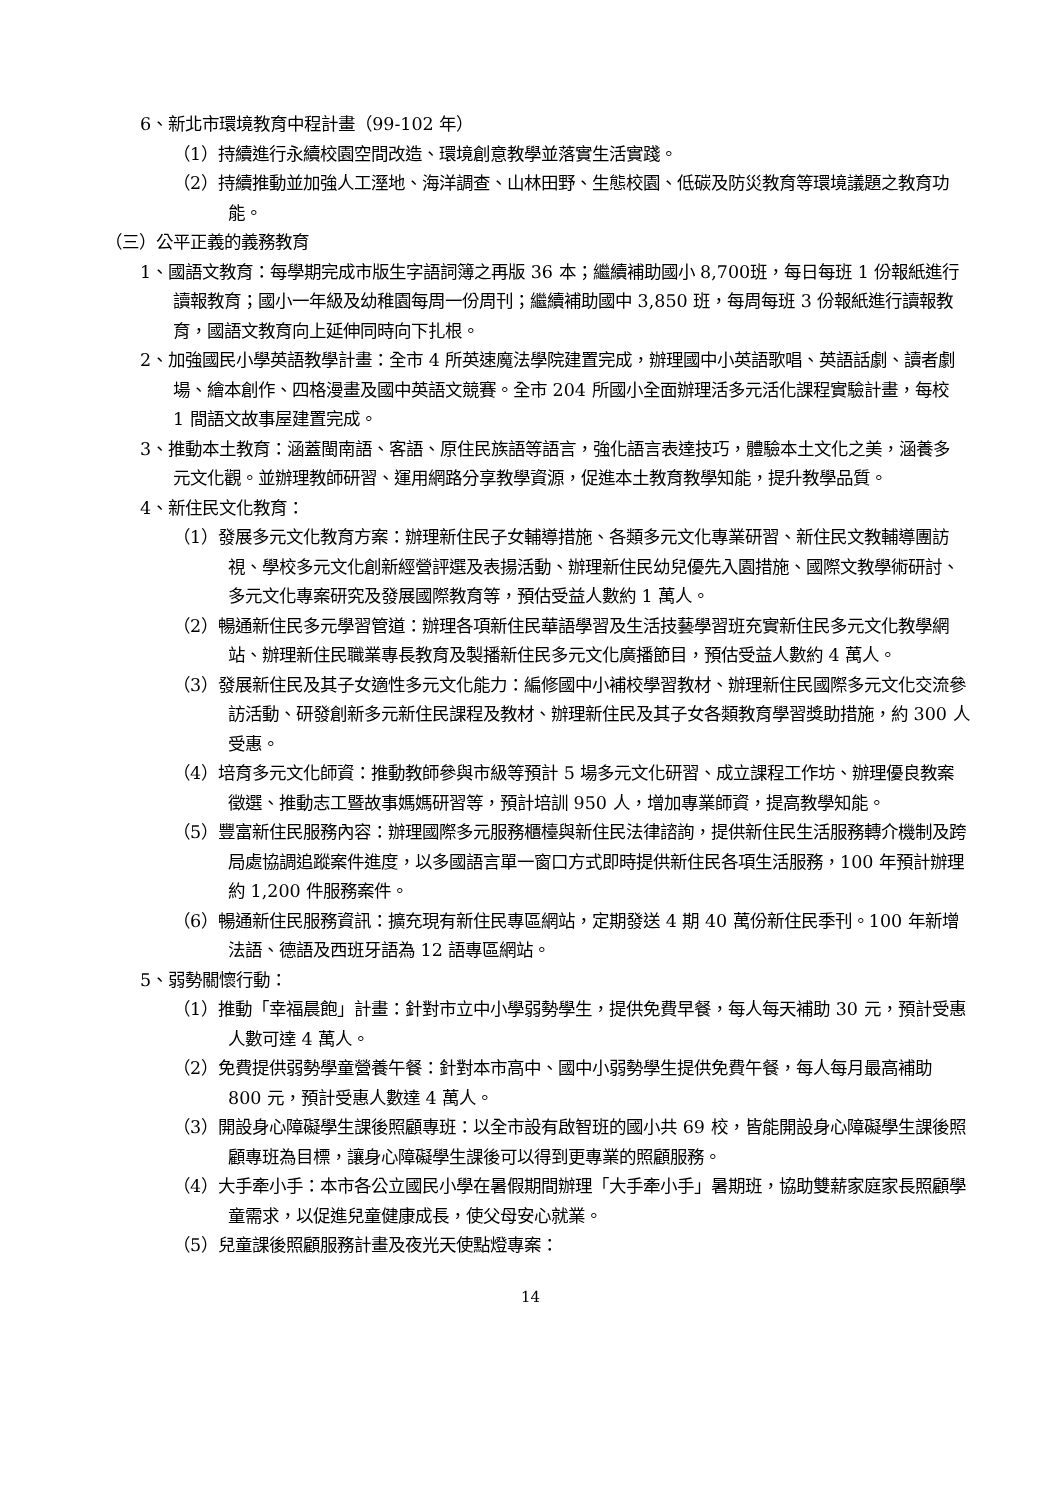6、新北市環境教育中程計畫（99-102 年）
（1）持續進行永續校園空間改造、環境創意教學並落實生活實踐。
（2）持續推動並加強人工溼地、海洋調查、山林田野、生態校園、低碳及防災教育等環境議題之教育功能。
（三）公平正義的義務教育
1、國語文教育：每學期完成市版生字語詞簿之再版 36 本；繼續補助國小 8,700班，每日每班 1 份報紙進行讀報教育；國小一年級及幼稚園每周一份周刊；繼續補助國中 3,850 班，每周每班 3 份報紙進行讀報教育，國語文教育向上延伸同時向下扎根。
2、加強國民小學英語教學計畫：全市 4 所英速魔法學院建置完成，辦理國中小英語歌唱、英語話劇、讀者劇場、繪本創作、四格漫畫及國中英語文競賽。全市 204 所國小全面辦理活多元活化課程實驗計畫，每校 1 間語文故事屋建置完成。
3、推動本土教育：涵蓋閩南語、客語、原住民族語等語言，強化語言表達技巧，體驗本土文化之美，涵養多元文化觀。並辦理教師研習、運用網路分享教學資源，促進本土教育教學知能，提升教學品質。
4、新住民文化教育：
（1）發展多元文化教育方案：辦理新住民子女輔導措施、各類多元文化專業研習、新住民文教輔導團訪視、學校多元文化創新經營評選及表揚活動、辦理新住民幼兒優先入園措施、國際文教學術研討、多元文化專案研究及發展國際教育等，預估受益人數約 1 萬人。
（2）暢通新住民多元學習管道：辦理各項新住民華語學習及生活技藝學習班充實新住民多元文化教學網站、辦理新住民職業專長教育及製播新住民多元文化廣播節目，預估受益人數約 4 萬人。
（3）發展新住民及其子女適性多元文化能力：編修國中小補校學習教材、辦理新住民國際多元文化交流參訪活動、研發創新多元新住民課程及教材、辦理新住民及其子女各類教育學習獎助措施，約 300 人受惠。
（4）培育多元文化師資：推動教師參與市級等預計 5 場多元文化研習、成立課程工作坊、辦理優良教案徵選、推動志工暨故事媽媽研習等，預計培訓 950 人，增加專業師資，提高教學知能。
（5）豐富新住民服務內容：辦理國際多元服務櫃檯與新住民法律諮詢，提供新住民生活服務轉介機制及跨局處協調追蹤案件進度，以多國語言單一窗口方式即時提供新住民各項生活服務，100 年預計辦理約 1,200 件服務案件。
（6）暢通新住民服務資訊：擴充現有新住民專區網站，定期發送 4 期 40 萬份新住民季刊。100 年新增法語、德語及西班牙語為 12 語專區網站。
5、弱勢關懷行動：
（1）推動「幸福晨飽」計畫：針對市立中小學弱勢學生，提供免費早餐，每人每天補助 30 元，預計受惠人數可達 4 萬人。
（2）免費提供弱勢學童營養午餐：針對本市高中、國中小弱勢學生提供免費午餐，每人每月最高補助 800 元，預計受惠人數達 4 萬人。
（3）開設身心障礙學生課後照顧專班：以全市設有啟智班的國小共 69 校，皆能開設身心障礙學生課後照顧專班為目標，讓身心障礙學生課後可以得到更專業的照顧服務。
（4）大手牽小手：本市各公立國民小學在暑假期間辦理「大手牽小手」暑期班，協助雙薪家庭家長照顧學童需求，以促進兒童健康成長，使父母安心就業。
（5）兒童課後照顧服務計畫及夜光天使點燈專案：
14